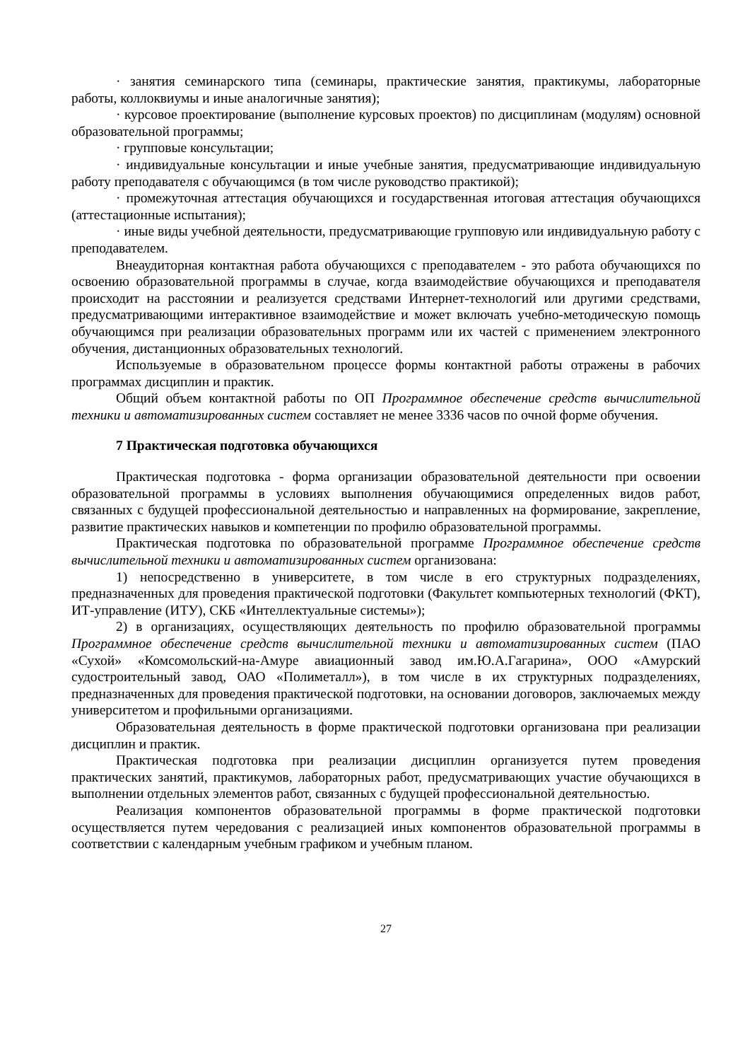· занятия семинарского типа (семинары, практические занятия, практикумы, лабораторные работы, коллоквиумы и иные аналогичные занятия);
· курсовое проектирование (выполнение курсовых проектов) по дисциплинам (модулям) основной образовательной программы;
· групповые консультации;
· индивидуальные консультации и иные учебные занятия, предусматривающие индивидуальную работу преподавателя с обучающимся (в том числе руководство практикой);
· промежуточная аттестация обучающихся и государственная итоговая аттестация обучающихся (аттестационные испытания);
· иные виды учебной деятельности, предусматривающие групповую или индивидуальную работу с преподавателем.
Внеаудиторная контактная работа обучающихся с преподавателем - это работа обучающихся по освоению образовательной программы в случае, когда взаимодействие обучающихся и преподавателя происходит на расстоянии и реализуется средствами Интернет-технологий или другими средствами, предусматривающими интерактивное взаимодействие и может включать учебно-методическую помощь обучающимся при реализации образовательных программ или их частей с применением электронного обучения, дистанционных образовательных технологий.
Используемые в образовательном процессе формы контактной работы отражены в рабочих программах дисциплин и практик.
Общий объем контактной работы по ОП Программное обеспечение средств вычислительной техники и автоматизированных систем составляет не менее 3336 часов по очной форме обучения.
7 Практическая подготовка обучающихся
Практическая подготовка - форма организации образовательной деятельности при освоении образовательной программы в условиях выполнения обучающимися определенных видов работ, связанных с будущей профессиональной деятельностью и направленных на формирование, закрепление, развитие практических навыков и компетенции по профилю образовательной программы.
Практическая подготовка по образовательной программе Программное обеспечение средств вычислительной техники и автоматизированных систем организована:
1) непосредственно в университете, в том числе в его структурных подразделениях, предназначенных для проведения практической подготовки (Факультет компьютерных технологий (ФКТ), ИТ-управление (ИТУ), СКБ «Интеллектуальные системы»);
2) в организациях, осуществляющих деятельность по профилю образовательной программы Программное обеспечение средств вычислительной техники и автоматизированных систем (ПАО «Сухой» «Комсомольский-на-Амуре авиационный завод им.Ю.А.Гагарина», ООО «Амурский судостроительный завод, ОАО «Полиметалл»), в том числе в их структурных подразделениях, предназначенных для проведения практической подготовки, на основании договоров, заключаемых между университетом и профильными организациями.
Образовательная деятельность в форме практической подготовки организована при реализации дисциплин и практик.
Практическая подготовка при реализации дисциплин организуется путем проведения практических занятий, практикумов, лабораторных работ, предусматривающих участие обучающихся в выполнении отдельных элементов работ, связанных с будущей профессиональной деятельностью.
Реализация компонентов образовательной программы в форме практической подготовки осуществляется путем чередования с реализацией иных компонентов образовательной программы в соответствии с календарным учебным графиком и учебным планом.
27